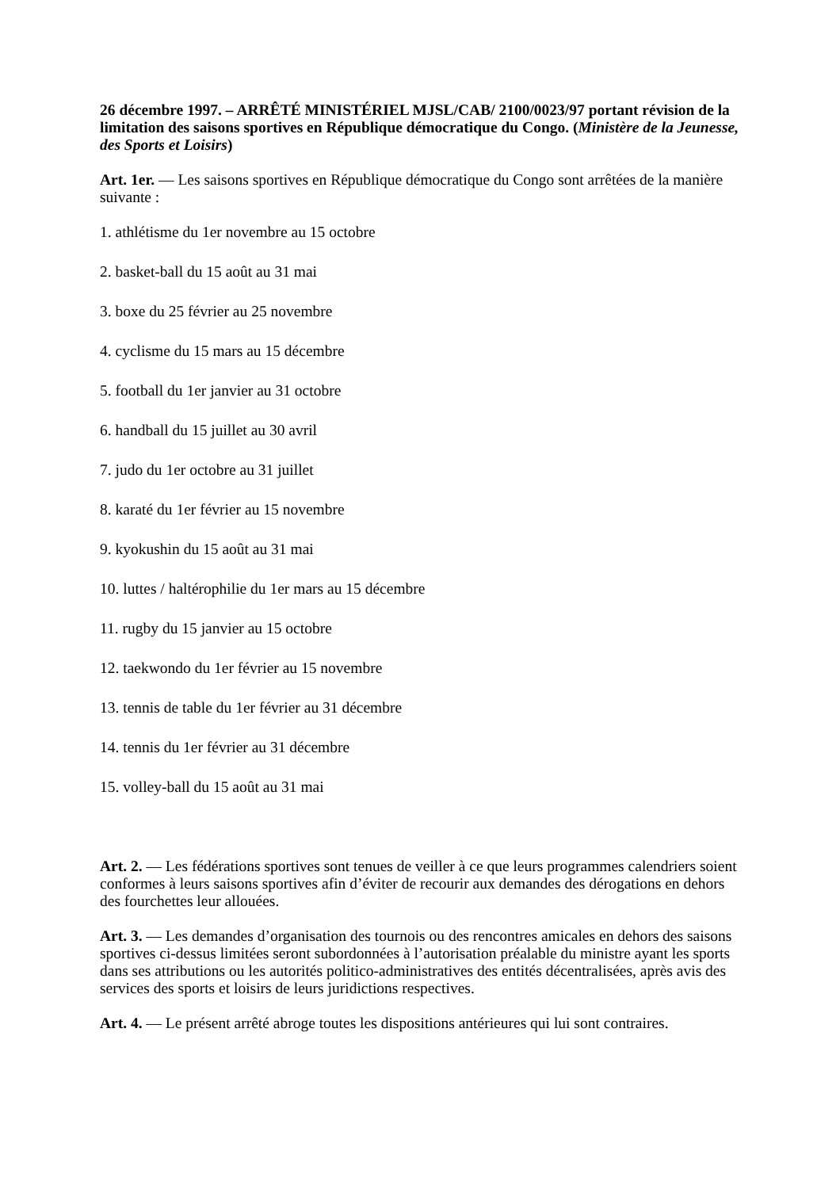26 décembre 1997. – ARRÊTÉ MINISTÉRIEL MJSL/CAB/ 2100/0023/97 portant révision de la limitation des saisons sportives en République démocratique du Congo. (Ministère de la Jeunesse, des Sports et Loisirs)
Art. 1er. — Les saisons sportives en République démocratique du Congo sont arrêtées de la manière suivante :
1. athlétisme du 1er novembre au 15 octobre
2. basket-ball du 15 août au 31 mai
3. boxe du 25 février au 25 novembre
4. cyclisme du 15 mars au 15 décembre
5. football du 1er janvier au 31 octobre
6. handball du 15 juillet au 30 avril
7. judo du 1er octobre au 31 juillet
8. karaté du 1er février au 15 novembre
9. kyokushin du 15 août au 31 mai
10. luttes / haltérophilie du 1er mars au 15 décembre
11. rugby du 15 janvier au 15 octobre
12. taekwondo du 1er février au 15 novembre
13. tennis de table du 1er février au 31 décembre
14. tennis du 1er février au 31 décembre
15. volley-ball du 15 août au 31 mai
Art. 2. — Les fédérations sportives sont tenues de veiller à ce que leurs programmes calendriers soient conformes à leurs saisons sportives afin d’éviter de recourir aux demandes des dérogations en dehors des fourchettes leur allouées.
Art. 3. — Les demandes d’organisation des tournois ou des rencontres amicales en dehors des saisons sportives ci-dessus limitées seront subordonnées à l’autorisation préalable du ministre ayant les sports dans ses attributions ou les autorités politico-administratives des entités décentralisées, après avis des services des sports et loisirs de leurs juridictions respectives.
Art. 4. — Le présent arrêté abroge toutes les dispositions antérieures qui lui sont contraires.